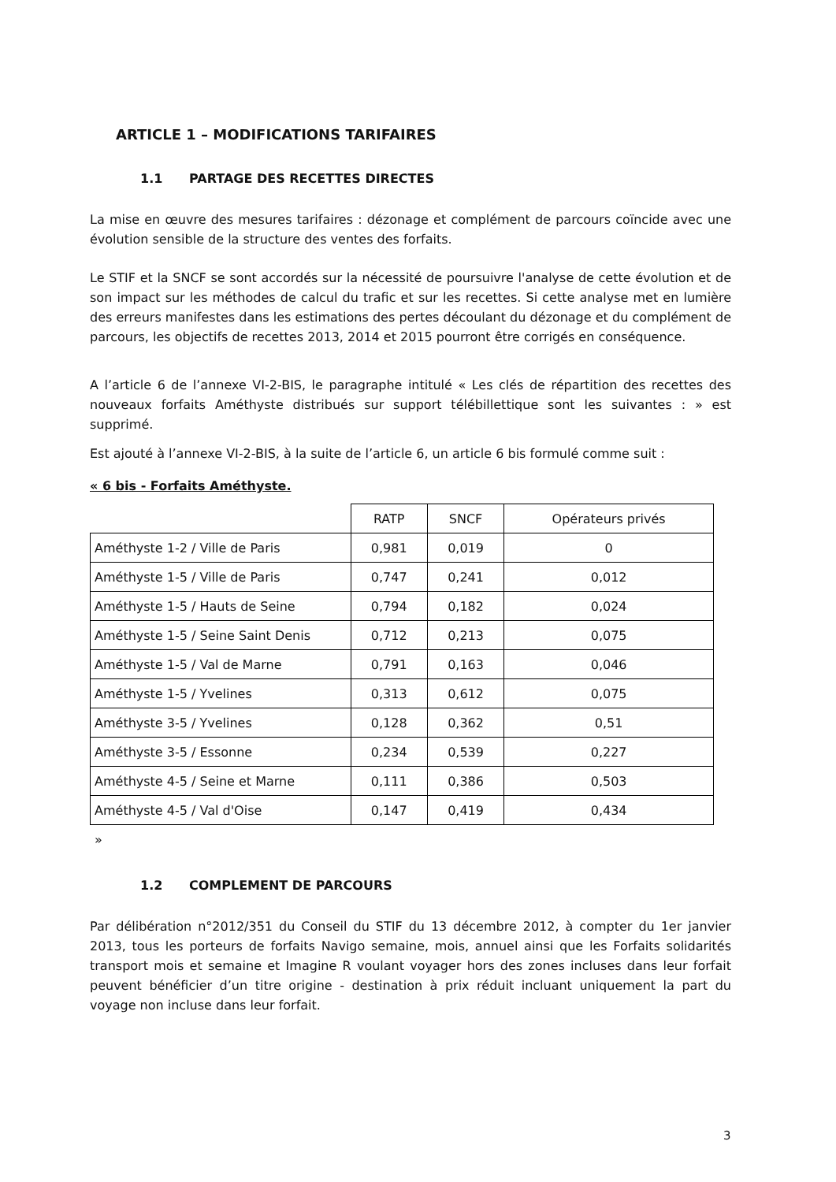ARTICLE 1 – MODIFICATIONS TARIFAIRES
1.1 PARTAGE DES RECETTES DIRECTES
La mise en œuvre des mesures tarifaires : dézonage et complément de parcours coïncide avec une évolution sensible de la structure des ventes des forfaits.
Le STIF et la SNCF se sont accordés sur la nécessité de poursuivre l'analyse de cette évolution et de son impact sur les méthodes de calcul du trafic et sur les recettes. Si cette analyse met en lumière des erreurs manifestes dans les estimations des pertes découlant du dézonage et du complément de parcours, les objectifs de recettes 2013, 2014 et 2015 pourront être corrigés en conséquence.
A l’article 6 de l’annexe VI-2-BIS, le paragraphe intitulé « Les clés de répartition des recettes des nouveaux forfaits Améthyste distribués sur support télébillettique sont les suivantes : » est supprimé.
Est ajouté à l’annexe VI-2-BIS, à la suite de l’article 6, un article 6 bis formulé comme suit :
« 6 bis - Forfaits Améthyste.
| | RATP | SNCF | Opérateurs privés |
| --- | --- | --- | --- |
| Améthyste 1-2 / Ville de Paris | 0,981 | 0,019 | 0 |
| Améthyste 1-5 / Ville de Paris | 0,747 | 0,241 | 0,012 |
| Améthyste 1-5 / Hauts de Seine | 0,794 | 0,182 | 0,024 |
| Améthyste 1-5 / Seine Saint Denis | 0,712 | 0,213 | 0,075 |
| Améthyste 1-5 / Val de Marne | 0,791 | 0,163 | 0,046 |
| Améthyste 1-5 / Yvelines | 0,313 | 0,612 | 0,075 |
| Améthyste 3-5 / Yvelines | 0,128 | 0,362 | 0,51 |
| Améthyste 3-5 / Essonne | 0,234 | 0,539 | 0,227 |
| Améthyste 4-5 / Seine et Marne | 0,111 | 0,386 | 0,503 |
| Améthyste 4-5 / Val d'Oise | 0,147 | 0,419 | 0,434 |
»
1.2 COMPLEMENT DE PARCOURS
Par délibération n°2012/351 du Conseil du STIF du 13 décembre 2012, à compter du 1er janvier 2013, tous les porteurs de forfaits Navigo semaine, mois, annuel ainsi que les Forfaits solidarités transport mois et semaine et Imagine R voulant voyager hors des zones incluses dans leur forfait peuvent bénéficier d’un titre origine - destination à prix réduit incluant uniquement la part du voyage non incluse dans leur forfait.
3